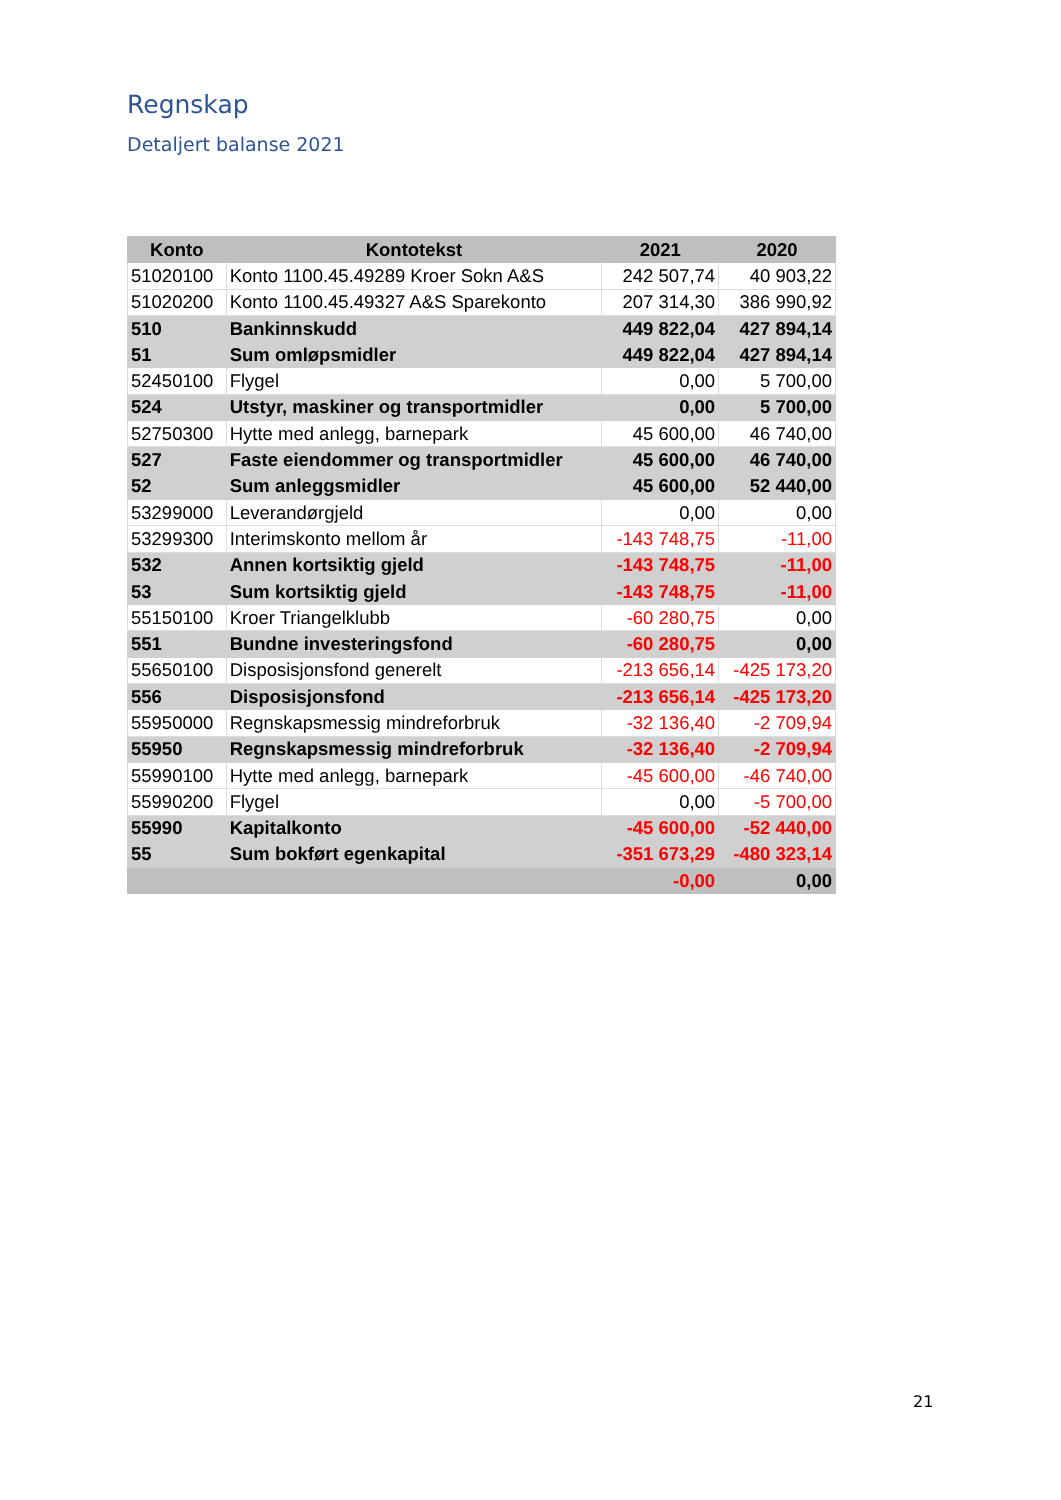Regnskap
Detaljert balanse 2021
| Konto | Kontotekst | 2021 | 2020 |
| --- | --- | --- | --- |
| 51020100 | Konto 1100.45.49289 Kroer Sokn A&S | 242 507,74 | 40 903,22 |
| 51020200 | Konto 1100.45.49327 A&S Sparekonto | 207 314,30 | 386 990,92 |
| 510 | Bankinnskudd | 449 822,04 | 427 894,14 |
| 51 | Sum omløpsmidler | 449 822,04 | 427 894,14 |
| 52450100 | Flygel | 0,00 | 5 700,00 |
| 524 | Utstyr, maskiner og transportmidler | 0,00 | 5 700,00 |
| 52750300 | Hytte med anlegg, barnepark | 45 600,00 | 46 740,00 |
| 527 | Faste eiendommer og transportmidler | 45 600,00 | 46 740,00 |
| 52 | Sum anleggsmidler | 45 600,00 | 52 440,00 |
| 53299000 | Leverandørgjeld | 0,00 | 0,00 |
| 53299300 | Interimskonto mellom år | -143 748,75 | -11,00 |
| 532 | Annen kortsiktig gjeld | -143 748,75 | -11,00 |
| 53 | Sum kortsiktig gjeld | -143 748,75 | -11,00 |
| 55150100 | Kroer Triangelklubb | -60 280,75 | 0,00 |
| 551 | Bundne investeringsfond | -60 280,75 | 0,00 |
| 55650100 | Disposisjonsfond generelt | -213 656,14 | -425 173,20 |
| 556 | Disposisjonsfond | -213 656,14 | -425 173,20 |
| 55950000 | Regnskapsmessig mindreforbruk | -32 136,40 | -2 709,94 |
| 55950 | Regnskapsmessig mindreforbruk | -32 136,40 | -2 709,94 |
| 55990100 | Hytte med anlegg, barnepark | -45 600,00 | -46 740,00 |
| 55990200 | Flygel | 0,00 | -5 700,00 |
| 55990 | Kapitalkonto | -45 600,00 | -52 440,00 |
| 55 | Sum bokført egenkapital | -351 673,29 | -480 323,14 |
| | | -0,00 | 0,00 |
21